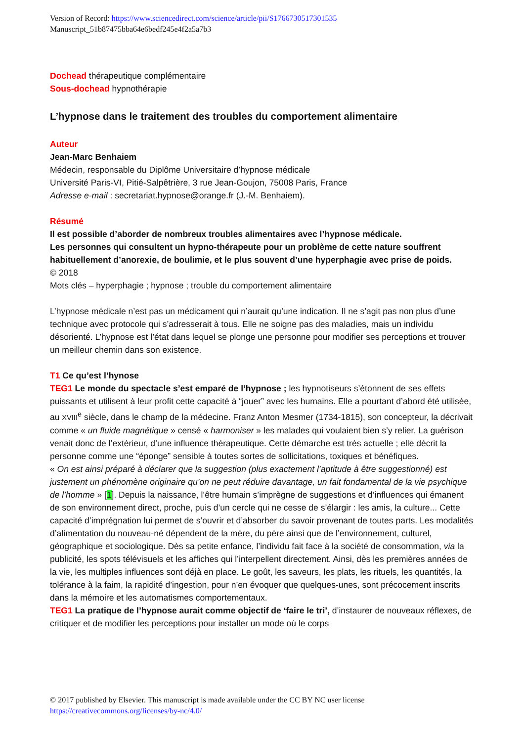Version of Record: https://www.sciencedirect.com/science/article/pii/S1766730517301535
Manuscript_51b87475bba64e6bedf245e4f2a5a7b3
Dochead thérapeutique complémentaire
Sous-dochead hypnothérapie
L’hypnose dans le traitement des troubles du comportement alimentaire
Auteur
Jean-Marc Benhaiem
Médecin, responsable du Diplôme Universitaire d’hypnose médicale
Université Paris-VI, Pitié-Salpêtrière, 3 rue Jean-Goujon, 75008 Paris, France
Adresse e-mail : secretariat.hypnose@orange.fr (J.-M. Benhaiem).
Résumé
Il est possible d’aborder de nombreux troubles alimentaires avec l’hypnose médicale.
Les personnes qui consultent un hypno-thérapeute pour un problème de cette nature souffrent habituellement d’anorexie, de boulimie, et le plus souvent d’une hyperphagie avec prise de poids.
© 2018
Mots clés – hyperphagie ; hypnose ; trouble du comportement alimentaire
L’hypnose médicale n’est pas un médicament qui n’aurait qu’une indication. Il ne s’agit pas non plus d’une technique avec protocole qui s’adresserait à tous. Elle ne soigne pas des maladies, mais un individu désorienté. L’hypnose est l’état dans lequel se plonge une personne pour modifier ses perceptions et trouver un meilleur chemin dans son existence.
T1 Ce qu’est l’hynose
TEG1 Le monde du spectacle s’est emparé de l’hypnose ; les hypnotiseurs s’étonnent de ses effets puissants et utilisent à leur profit cette capacité à “jouer” avec les humains. Elle a pourtant d’abord été utilisée, au XVIII<sup>e</sup> siècle, dans le champ de la médecine. Franz Anton Mesmer (1734-1815), son concepteur, la décrivait comme « un fluide magnétique » censé « harmoniser » les malades qui voulaient bien s’y relier. La guérison venait donc de l’extérieur, d’une influence thérapeutique. Cette démarche est très actuelle ; elle décrit la personne comme une “éponge” sensible à toutes sortes de sollicitations, toxiques et bénéfiques.
« On est ainsi préparé à déclarer que la suggestion (plus exactement l’aptitude à être suggestionné) est justement un phénomène originaire qu’on ne peut réduire davantage, un fait fondamental de la vie psychique de l’homme » [1]. Depuis la naissance, l’être humain s’imprègne de suggestions et d’influences qui émanent de son environnement direct, proche, puis d’un cercle qui ne cesse de s’élargir : les amis, la culture... Cette capacité d’imprégnation lui permet de s’ouvrir et d’absorber du savoir provenant de toutes parts. Les modalités d’alimentation du nouveau-né dépendent de la mère, du père ainsi que de l’environnement, culturel, géographique et sociologique. Dès sa petite enfance, l’individu fait face à la société de consommation, via la publicité, les spots télévisuels et les affiches qui l’interpellent directement. Ainsi, dès les premières années de la vie, les multiples influences sont déjà en place. Le goût, les saveurs, les plats, les rituels, les quantités, la tolérance à la faim, la rapidité d’ingestion, pour n’en évoquer que quelques-unes, sont précocement inscrits dans la mémoire et les automatismes comportementaux.
TEG1 La pratique de l’hypnose aurait comme objectif de ‘faire le tri’, d’instaurer de nouveaux réflexes, de critiquer et de modifier les perceptions pour installer un mode où le corps
© 2017 published by Elsevier. This manuscript is made available under the CC BY NC user license
https://creativecommons.org/licenses/by-nc/4.0/